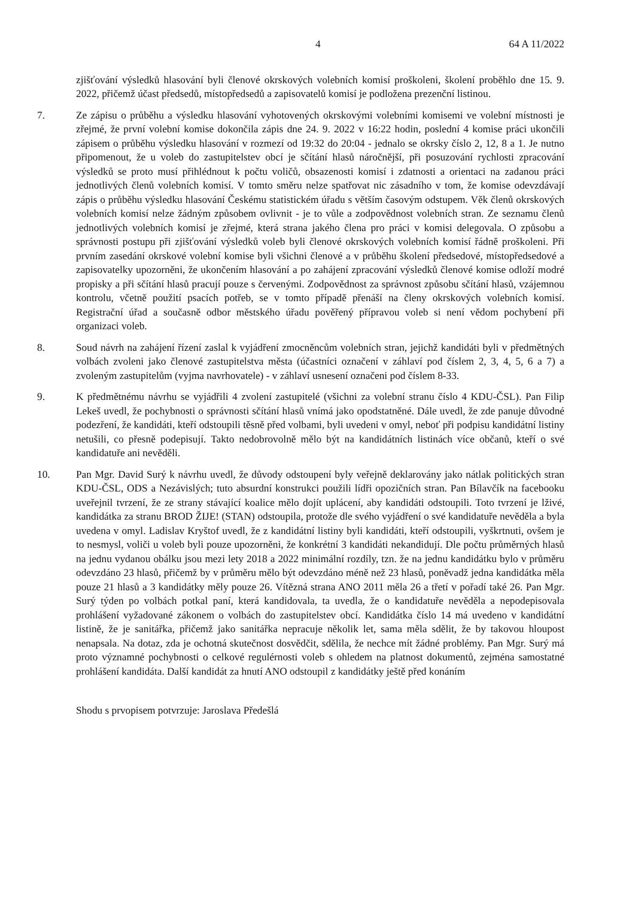4 64 A 11/2022
zjišťování výsledků hlasování byli členové okrskových volebních komisí proškoleni, školení proběhlo dne 15. 9. 2022, přičemž účast předsedů, místopředsedů a zapisovatelů komisí je podložena prezenční listinou.
7. Ze zápisu o průběhu a výsledku hlasování vyhotovených okrskovými volebními komisemi ve volební místnosti je zřejmé, že první volební komise dokončila zápis dne 24. 9. 2022 v 16:22 hodin, poslední 4 komise práci ukončili zápisem o průběhu výsledku hlasování v rozmezí od 19:32 do 20:04 - jednalo se okrsky číslo 2, 12, 8 a 1. Je nutno připomenout, že u voleb do zastupitelstev obcí je sčítání hlasů náročnější, při posuzování rychlosti zpracování výsledků se proto musí přihlédnout k počtu voličů, obsazenosti komisí i zdatnosti a orientaci na zadanou práci jednotlivých členů volebních komisí. V tomto směru nelze spatřovat nic zásadního v tom, že komise odevzdávají zápis o průběhu výsledku hlasování Českému statistickém úřadu s větším časovým odstupem. Věk členů okrskových volebních komisí nelze žádným způsobem ovlivnit - je to vůle a zodpovědnost volebních stran. Ze seznamu členů jednotlivých volebních komisí je zřejmé, která strana jakého člena pro práci v komisi delegovala. O způsobu a správnosti postupu při zjišťování výsledků voleb byli členové okrskových volebních komisí řádně proškoleni. Při prvním zasedání okrskové volební komise byli všichni členové a v průběhu školení předsedové, místopředsedové a zapisovatelky upozorněni, že ukončením hlasování a po zahájení zpracování výsledků členové komise odloží modré propisky a při sčítání hlasů pracují pouze s červenými. Zodpovědnost za správnost způsobu sčítání hlasů, vzájemnou kontrolu, včetně použití psacích potřeb, se v tomto případě přenáší na členy okrskových volebních komisí. Registrační úřad a současně odbor městského úřadu pověřený přípravou voleb si není vědom pochybení při organizaci voleb.
8. Soud návrh na zahájení řízení zaslal k vyjádření zmocněncům volebních stran, jejichž kandidáti byli v předmětných volbách zvoleni jako členové zastupitelstva města (účastníci označení v záhlaví pod číslem 2, 3, 4, 5, 6 a 7) a zvoleným zastupitelům (vyjma navrhovatele) - v záhlaví usnesení označeni pod číslem 8-33.
9. K předmětnému návrhu se vyjádřili 4 zvolení zastupitelé (všichni za volební stranu číslo 4 KDU-ČSL). Pan Filip Lekeš uvedl, že pochybnosti o správnosti sčítání hlasů vnímá jako opodstatněné. Dále uvedl, že zde panuje důvodné podezření, že kandidáti, kteří odstoupili těsně před volbami, byli uvedeni v omyl, neboť při podpisu kandidátní listiny netušili, co přesně podepisují. Takto nedobrovolně mělo být na kandidátních listinách více občanů, kteří o své kandidatuře ani nevěděli.
10.
Pan Mgr. David Surý k návrhu uvedl, že důvody odstoupení byly veřejně deklarovány jako nátlak politických stran KDU-ČSL, ODS a Nezávislých; tuto absurdní konstrukci použili lídři opozičních stran. Pan Bílavčík na facebooku uveřejnil tvrzení, že ze strany stávající koalice mělo dojít uplácení, aby kandidáti odstoupili. Toto tvrzení je lživé, kandidátka za stranu BROD ŽIJE! (STAN) odstoupila, protože dle svého vyjádření o své kandidatuře nevěděla a byla uvedena v omyl. Ladislav Kryštof uvedl, že z kandidátní listiny byli kandidáti, kteří odstoupili, vyškrtnuti, ovšem je to nesmysl, voliči u voleb byli pouze upozorněni, že konkrétní 3 kandidáti nekandidují. Dle počtu průměrných hlasů na jednu vydanou obálku jsou mezi lety 2018 a 2022 minimální rozdíly, tzn. že na jednu kandidátku bylo v průměru odevzdáno 23 hlasů, přičemž by v průměru mělo být odevzdáno méně než 23 hlasů, poněvadž jedna kandidátka měla pouze 21 hlasů a 3 kandidátky měly pouze 26. Vítězná strana ANO 2011 měla 26 a třetí v pořadí také 26. Pan Mgr. Surý týden po volbách potkal paní, která kandidovala, ta uvedla, že o kandidatuře nevěděla a nepodepisovala prohlášení vyžadované zákonem o volbách do zastupitelstev obcí. Kandidátka číslo 14 má uvedeno v kandidátní listině, že je sanitářka, přičemž jako sanitářka nepracuje několik let, sama měla sdělit, že by takovou hloupost nenapsala. Na dotaz, zda je ochotná skutečnost dosvědčit, sdělila, že nechce mít žádné problémy. Pan Mgr. Surý má proto významné pochybnosti o celkové regulérnosti voleb s ohledem na platnost dokumentů, zejména samostatné prohlášení kandidáta. Další kandidát za hnutí ANO odstoupil z kandidátky ještě před konáním
Shodu s prvopisem potvrzuje: Jaroslava Předešlá